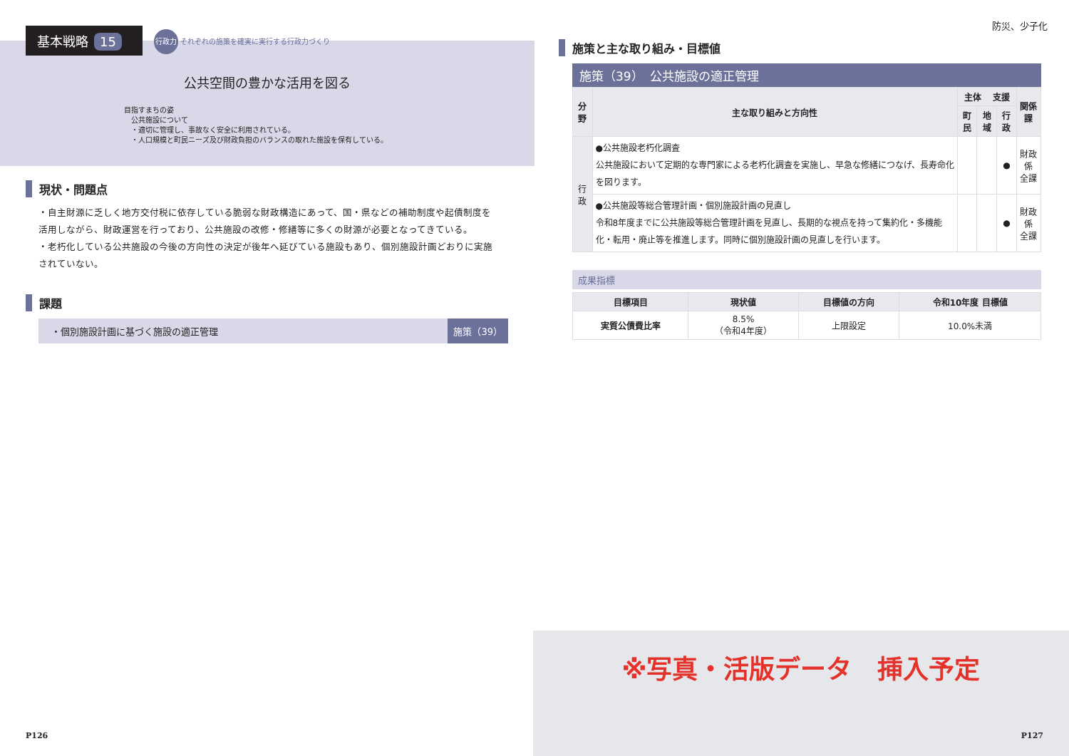公共空間の豊かな活用を図る
目指すまちの姿
　公共施設について
　・適切に管理し、事故なく安全に利用されている。
　・人口規模と町民ニーズ及び財政負担のバランスの取れた施設を保有している。
基本戦略 15
行政力 それぞれの施策を確実に実行する行政力づくり
現状・問題点
・自主財源に乏しく地方交付税に依存している脆弱な財政構造にあって、国・県などの補助制度や起債制度を活用しながら、財政運営を行っており、公共施設の改修・修繕等に多くの財源が必要となってきている。
・老朽化している公共施設の今後の方向性の決定が後年へ延びている施設もあり、個別施設計画どおりに実施されていない。
課題
・個別施設計画に基づく施設の適正管理 施策（39）
P126
防災、少子化
施策と主な取り組み・目標値
施策（39）　公共施設の適正管理
| 分野 | 主な取り組みと方向性 | 主体 支援 | | | 関係課 |
| --- | --- | --- | --- | --- | --- |
| | | 町民 | 地域 | 行政 | |
| 行 政 | ●公共施設老朽化調査 公共施設において定期的な専門家による老朽化調査を実施し、早急な修繕につなげ、長寿命化を図ります。 | | | ● | 財政係 全課 |
| | ●公共施設等総合管理計画・個別施設計画の見直し 令和8年度までに公共施設等総合管理計画を見直し、長期的な視点を持って集約化・多機能化・転用・廃止等を推進します。同時に個別施設計画の見直しを行います。 | | | ● | 財政係 全課 |
成果指標
| 目標項目 | 現状値 | 目標値の方向 | 令和10年度 目標値 |
| --- | --- | --- | --- |
| 実質公債費比率 | 8.5% （令和4年度） | 上限設定 | 10.0%未満 |
※写真・活版データ　挿入予定
P127